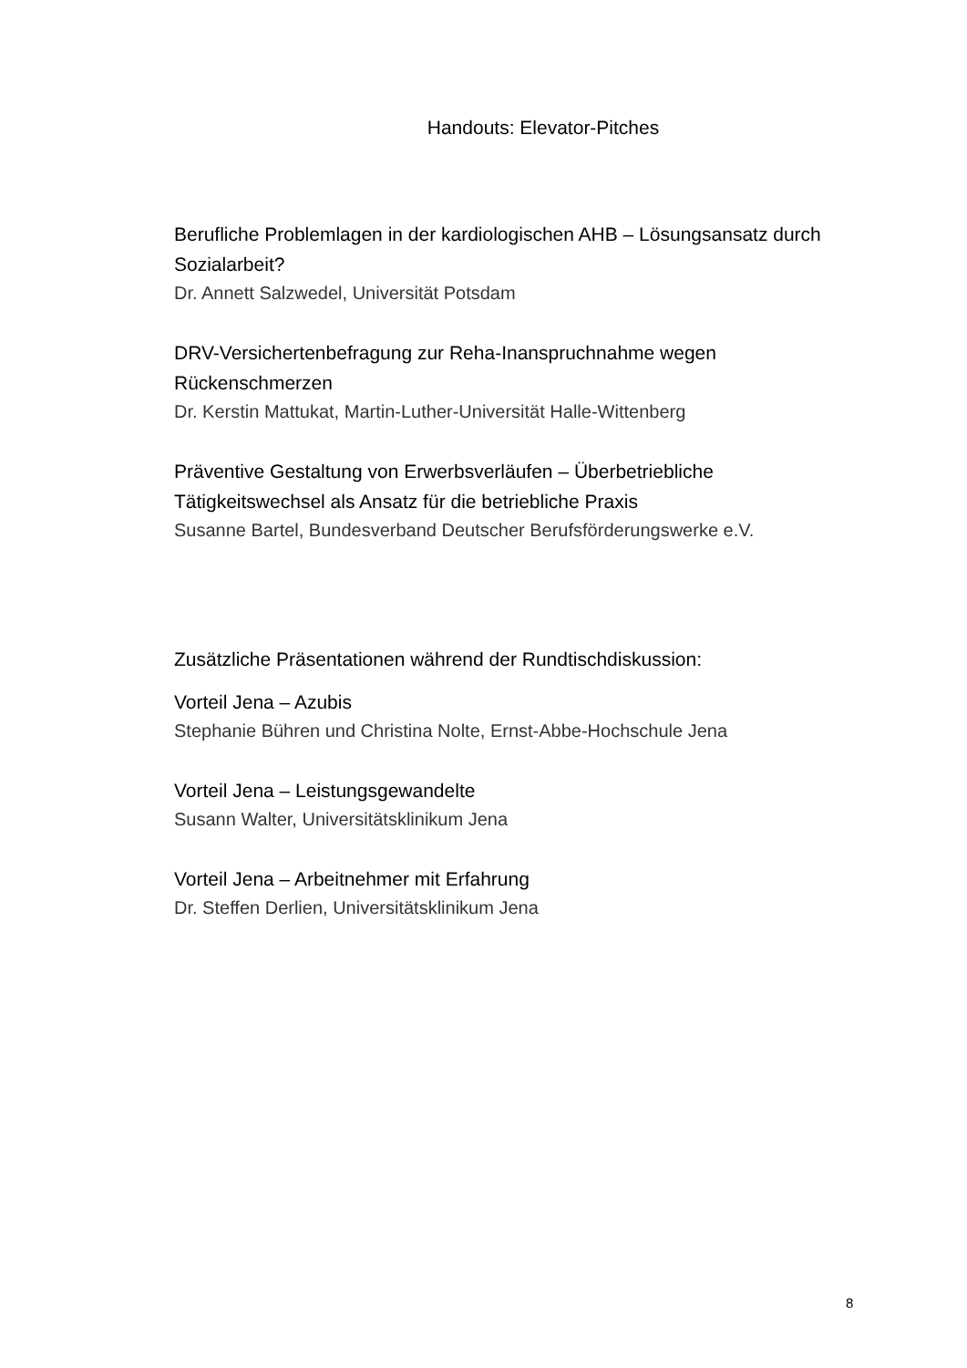Handouts: Elevator-Pitches
Berufliche Problemlagen in der kardiologischen AHB – Lösungsansatz durch Sozialarbeit?
Dr. Annett Salzwedel, Universität Potsdam
DRV-Versichertenbefragung zur Reha-Inanspruchnahme wegen Rückenschmerzen
Dr. Kerstin Mattukat, Martin-Luther-Universität Halle-Wittenberg
Präventive Gestaltung von Erwerbsverläufen – Überbetriebliche Tätigkeitswechsel als Ansatz für die betriebliche Praxis
Susanne Bartel, Bundesverband Deutscher Berufsförderungswerke e.V.
Zusätzliche Präsentationen während der Rundtischdiskussion:
Vorteil Jena – Azubis
Stephanie Bühren und Christina Nolte, Ernst-Abbe-Hochschule Jena
Vorteil Jena – Leistungsgewandelte
Susann Walter, Universitätsklinikum Jena
Vorteil Jena – Arbeitnehmer mit Erfahrung
Dr. Steffen Derlien, Universitätsklinikum Jena
8